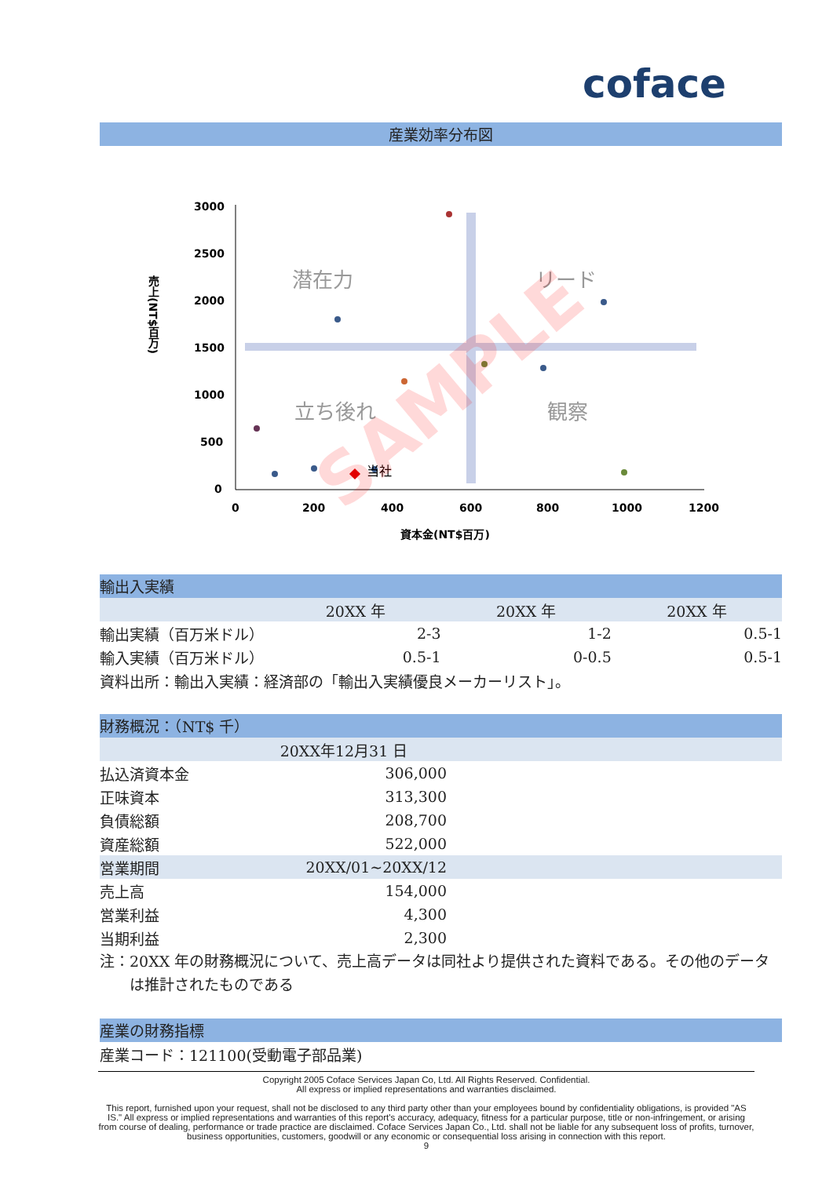coface
産業効率分布図
売上(NT$百万)
3000
2500
2000
1500
1000
500
0
0
200
400
600
800
1000
1200
資本金(NT$百万)
潜在力
リード
立ち後れ
観察
当社
SAMPLE
輸出入実績
| | 20XX 年 | 20XX 年 | 20XX 年 |
| 輸出実績（百万米ドル） | 2-3 | 1-2 | 0.5-1 |
| 輸入実績（百万米ドル） | 0.5-1 | 0-0.5 | 0.5-1 |
| 資料出所：輸出入実績：経済部の「輸出入実績優良メーカーリスト」。 | | | |
財務概況：（NT$ 千）
| | 20XX年12月31 日 | |
| 払込済資本金 | 306,000 | |
| 正味資本 | 313,300 | |
| 負債総額 | 208,700 | |
| 資産総額 | 522,000 | |
| 営業期間 | 20XX/01~20XX/12 | |
| 売上高 | 154,000 | |
| 営業利益 | 4,300 | |
| 当期利益 | 2,300 | |
注：20XX 年の財務概況について、売上高データは同社より提供された資料である。その他のデータは推計されたものである
産業の財務指標
産業コード：121100(受動電子部品業)
Copyright 2005 Coface Services Japan Co, Ltd. All Rights Reserved. Confidential.
All express or implied representations and warranties disclaimed.
This report, furnished upon your request, shall not be disclosed to any third party other than your employees bound by confidentiality obligations, is provided "AS IS." All express or implied representations and warranties of this report's accuracy, adequacy, fitness for a particular purpose, title or non-infringement, or arising from course of dealing, performance or trade practice are disclaimed. Coface Services Japan Co., Ltd. shall not be liable for any subsequent loss of profits, turnover, business opportunities, customers, goodwill or any economic or consequential loss arising in connection with this report.
9